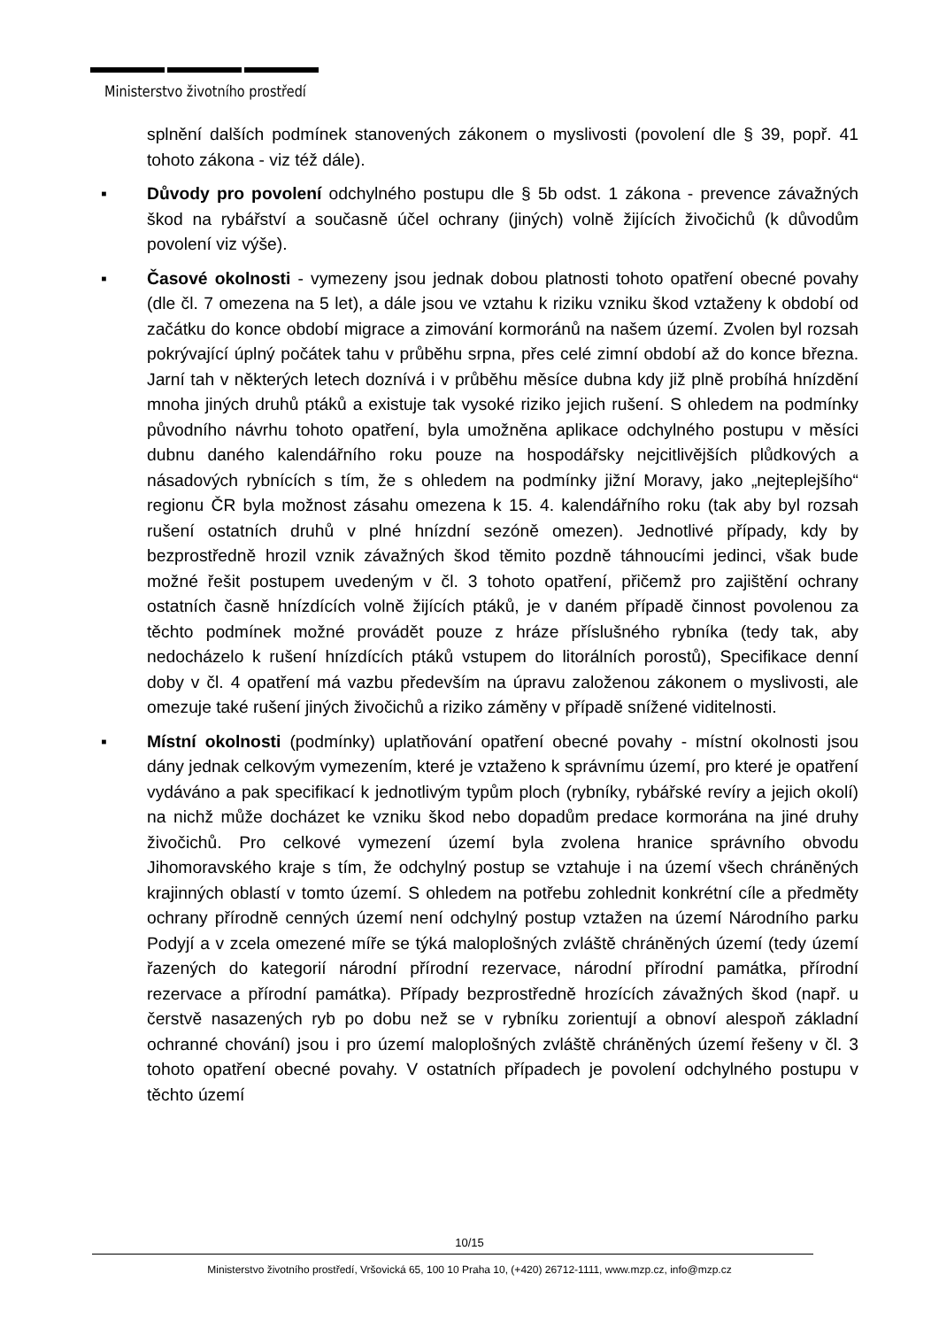Ministerstvo životního prostředí
splnění dalších podmínek stanovených zákonem o myslivosti (povolení dle § 39, popř. 41 tohoto zákona - viz též dále).
▪ Důvody pro povolení odchylného postupu dle § 5b odst. 1 zákona - prevence závažných škod na rybářství a současně účel ochrany (jiných) volně žijících živočichů (k důvodům povolení viz výše).
▪ Časové okolnosti - vymezeny jsou jednak dobou platnosti tohoto opatření obecné povahy (dle čl. 7 omezena na 5 let), a dále jsou ve vztahu k riziku vzniku škod vztaženy k období od začátku do konce období migrace a zimování kormoránů na našem území. Zvolen byl rozsah pokrývající úplný počátek tahu v průběhu srpna, přes celé zimní období až do konce března. Jarní tah v některých letech doznívá i v průběhu měsíce dubna kdy již plně probíhá hnízdění mnoha jiných druhů ptáků a existuje tak vysoké riziko jejich rušení. S ohledem na podmínky původního návrhu tohoto opatření, byla umožněna aplikace odchylného postupu v měsíci dubnu daného kalendářního roku pouze na hospodářsky nejcitlivějších plůdkových a násadových rybnících s tím, že s ohledem na podmínky jižní Moravy, jako „nejteplejšího“ regionu ČR byla možnost zásahu omezena k 15. 4. kalendářního roku (tak aby byl rozsah rušení ostatních druhů v plné hnízdní sezóně omezen). Jednotlivé případy, kdy by bezprostředně hrozil vznik závažných škod těmito pozdně táhnoucími jedinci, však bude možné řešit postupem uvedeným v čl. 3 tohoto opatření, přičemž pro zajištění ochrany ostatních časně hnízdících volně žijících ptáků, je v daném případě činnost povolenou za těchto podmínek možné provádět pouze z hráze příslušného rybníka (tedy tak, aby nedocházelo k rušení hnízdících ptáků vstupem do litorálních porostů), Specifikace denní doby v čl. 4 opatření má vazbu především na úpravu založenou zákonem o myslivosti, ale omezuje také rušení jiných živočichů a riziko záměny v případě snížené viditelnosti.
▪ Místní okolnosti (podmínky) uplatňování opatření obecné povahy - místní okolnosti jsou dány jednak celkovým vymezením, které je vztaženo k správnímu území, pro které je opatření vydáváno a pak specifikací k jednotlivým typům ploch (rybníky, rybářské revíry a jejich okolí) na nichž může docházet ke vzniku škod nebo dopadům predace kormorána na jiné druhy živočichů. Pro celkové vymezení území byla zvolena hranice správního obvodu Jihomoravského kraje s tím, že odchylný postup se vztahuje i na území všech chráněných krajinných oblastí v tomto území. S ohledem na potřebu zohlednit konkrétní cíle a předměty ochrany přírodně cenných území není odchylný postup vztažen na území Národního parku Podyjí a v zcela omezené míře se týká maloplošných zvláště chráněných území (tedy území řazených do kategorií národní přírodní rezervace, národní přírodní památka, přírodní rezervace a přírodní památka). Případy bezprostředně hrozících závažných škod (např. u čerstvě nasazených ryb po dobu než se v rybníku zorientují a obnoví alespoň základní ochranné chování) jsou i pro území maloplošných zvláště chráněných území řešeny v čl. 3 tohoto opatření obecné povahy. V ostatních případech je povolení odchylného postupu v těchto území
10/15
Ministerstvo životního prostředí, Vršovická 65, 100 10 Praha 10, (+420) 26712-1111, www.mzp.cz, info@mzp.cz